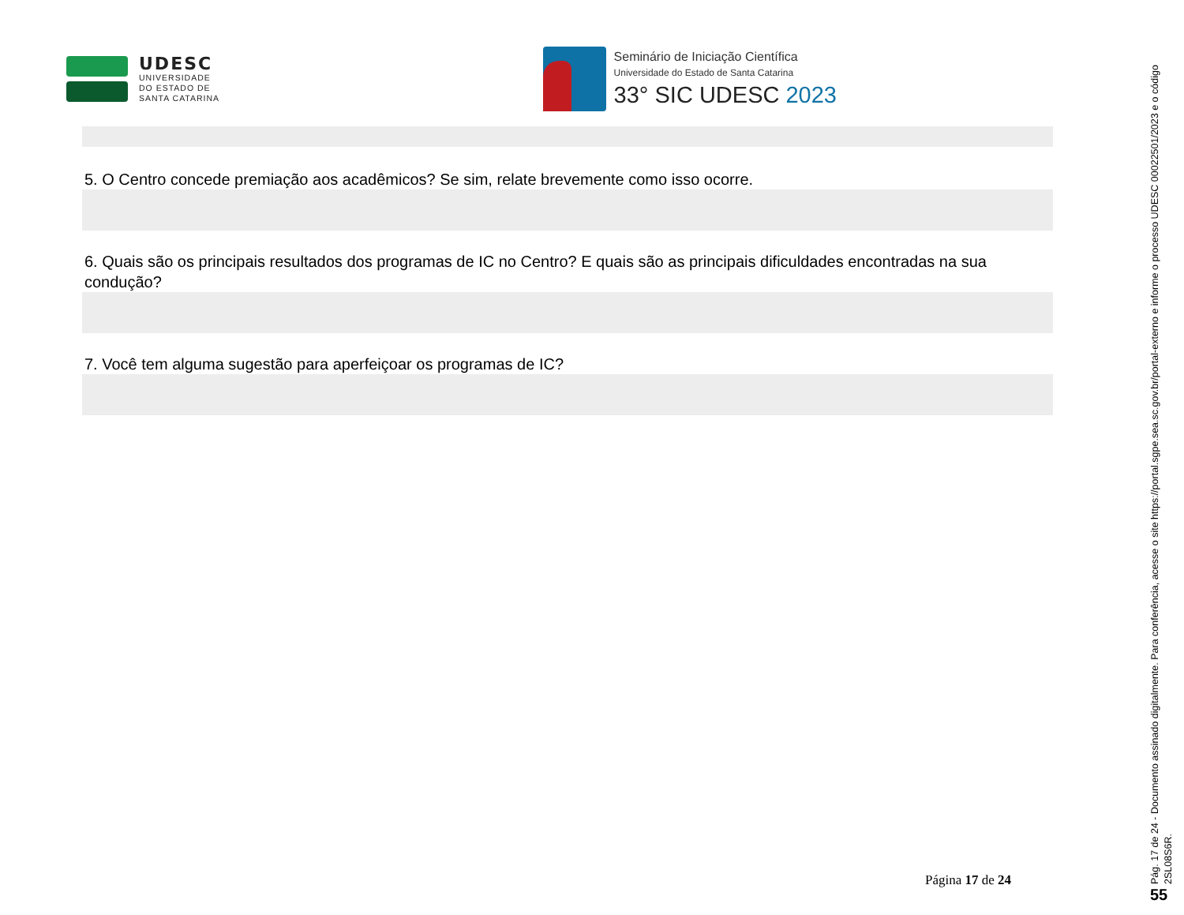UDESC
UNIVERSIDADE
DO ESTADO DE
SANTA CATARINA
Seminário de Iniciação Científica
Universidade do Estado de Santa Catarina
33° SIC UDESC 2023
5. O Centro concede premiação aos acadêmicos? Se sim, relate brevemente como isso ocorre.
6. Quais são os principais resultados dos programas de IC no Centro? E quais são as principais dificuldades encontradas na sua condução?
7. Você tem alguma sugestão para aperfeiçoar os programas de IC?
Página 17 de 24
Pág. 17 de 24 - Documento assinado digitalmente. Para conferência, acesse o site https://portal.sgpe.sea.sc.gov.br/portal-externo e informe o processo UDESC 00022501/2023 e o código 2SL08S6R.
55